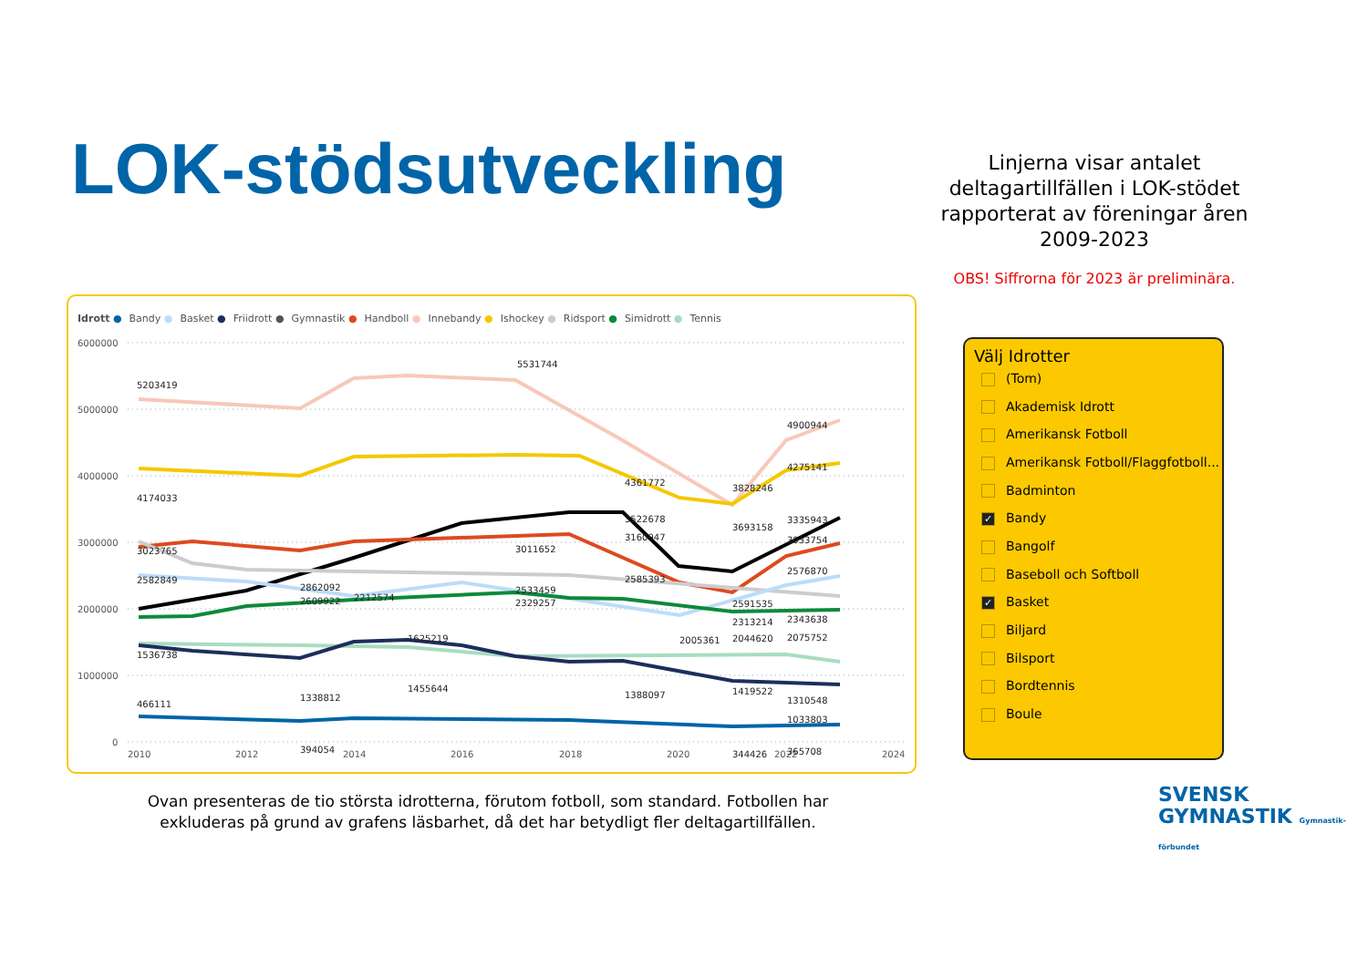LOK-stödsutveckling
Linjerna visar antalet deltagartillfällen i LOK-stödet rapporterat av föreningar åren 2009-2023
OBS! Siffrorna för 2023 är preliminära.
Idrott ● Bandy ● Basket ● Friidrott ● Gymnastik ● Handboll ● Innebandy ● Ishockey ● Ridsport ● Simidrott ● Tennis
6000000
5000000
4000000
3000000
2000000
1000000
0
2010
2012
2014
2016
2018
2020
2022
2024
5203419
5531744
4900944
4361772
4174033
4275141
3828246
3693158
3522678
3335943
3023765
3011652
3160947
3033754
2582849
2862092
2609922
2212574
2533459
2329257
2585393
2591535
2576870
2313214
2343638
2005361
2044620
2075752
1536738
1625219
1338812
1455644
1388097
1419522
1310548
1033803
466111
394054
344426
365708
Välj Idrotter
(Tom)
Akademisk Idrott
Amerikansk Fotboll
Amerikansk Fotboll/Flaggfotboll...
Badminton
✓ Bandy
Bangolf
Baseboll och Softboll
✓ Basket
Biljard
Bilsport
Bordtennis
Boule
Ovan presenteras de tio största idrotterna, förutom fotboll, som standard. Fotbollen har exkluderas på grund av grafens läsbarhet, då det har betydligt fler deltagartillfällen.
SVENSK
GYMNASTIK Gymnastik-förbundet